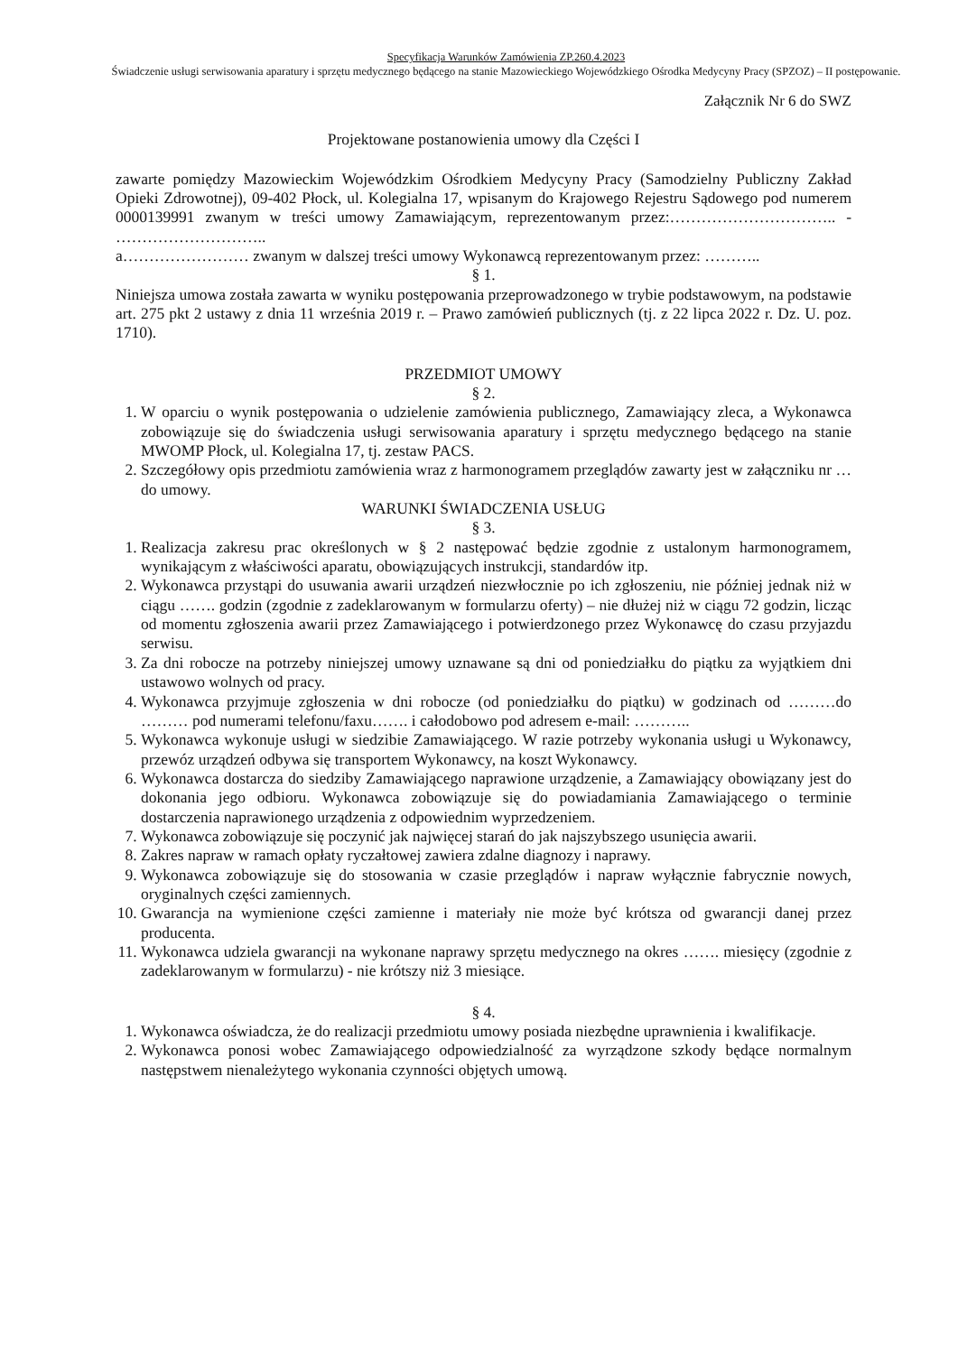Specyfikacja Warunków Zamówienia ZP.260.4.2023
Świadczenie usługi serwisowania aparatury i sprzętu medycznego będącego na stanie Mazowieckiego Wojewódzkiego Ośrodka Medycyny Pracy (SPZOZ) – II postępowanie.
Załącznik Nr 6 do SWZ
Projektowane postanowienia umowy dla Części I
zawarte pomiędzy Mazowieckim Wojewódzkim Ośrodkiem Medycyny Pracy (Samodzielny Publiczny Zakład Opieki Zdrowotnej), 09-402 Płock, ul. Kolegialna 17, wpisanym do Krajowego Rejestru Sądowego pod numerem 0000139991 zwanym w treści umowy Zamawiającym, reprezentowanym przez:………………………….. - ………………………..
a…………………… zwanym w dalszej treści umowy Wykonawcą reprezentowanym przez: ………..
§ 1.
Niniejsza umowa została zawarta w wyniku postępowania przeprowadzonego w trybie podstawowym, na podstawie art. 275 pkt 2 ustawy z dnia 11 września 2019 r. – Prawo zamówień publicznych (tj. z 22 lipca 2022 r. Dz. U. poz. 1710).
PRZEDMIOT UMOWY
§ 2.
1. W oparciu o wynik postępowania o udzielenie zamówienia publicznego, Zamawiający zleca, a Wykonawca zobowiązuje się do świadczenia usługi serwisowania aparatury i sprzętu medycznego będącego na stanie MWOMP Płock, ul. Kolegialna 17, tj. zestaw PACS.
2. Szczegółowy opis przedmiotu zamówienia wraz z harmonogramem przeglądów zawarty jest w załączniku nr … do umowy.
WARUNKI ŚWIADCZENIA USŁUG
§ 3.
1. Realizacja zakresu prac określonych w § 2 następować będzie zgodnie z ustalonym harmonogramem, wynikającym z właściwości aparatu, obowiązujących instrukcji, standardów itp.
2. Wykonawca przystąpi do usuwania awarii urządzeń niezwłocznie po ich zgłoszeniu, nie później jednak niż w ciągu ……. godzin (zgodnie z zadeklarowanym w formularzu oferty) – nie dłużej niż w ciągu 72 godzin, licząc od momentu zgłoszenia awarii przez Zamawiającego i potwierdzonego przez Wykonawcę do czasu przyjazdu serwisu.
3. Za dni robocze na potrzeby niniejszej umowy uznawane są dni od poniedziałku do piątku za wyjątkiem dni ustawowo wolnych od pracy.
4. Wykonawca przyjmuje zgłoszenia w dni robocze (od poniedziałku do piątku) w godzinach od ………do ……… pod numerami telefonu/faxu……. i całodobowo pod adresem e-mail: ………..
5. Wykonawca wykonuje usługi w siedzibie Zamawiającego. W razie potrzeby wykonania usługi u Wykonawcy, przewóz urządzeń odbywa się transportem Wykonawcy, na koszt Wykonawcy.
6. Wykonawca dostarcza do siedziby Zamawiającego naprawione urządzenie, a Zamawiający obowiązany jest do dokonania jego odbioru. Wykonawca zobowiązuje się do powiadamiania Zamawiającego o terminie dostarczenia naprawionego urządzenia z odpowiednim wyprzedzeniem.
7. Wykonawca zobowiązuje się poczynić jak najwięcej starań do jak najszybszego usunięcia awarii.
8. Zakres napraw w ramach opłaty ryczałtowej zawiera zdalne diagnozy i naprawy.
9. Wykonawca zobowiązuje się do stosowania w czasie przeglądów i napraw wyłącznie fabrycznie nowych, oryginalnych części zamiennych.
10. Gwarancja na wymienione części zamienne i materiały nie może być krótsza od gwarancji danej przez producenta.
11. Wykonawca udziela gwarancji na wykonane naprawy sprzętu medycznego na okres ……. miesięcy (zgodnie z zadeklarowanym w formularzu) - nie krótszy niż 3 miesiące.
§ 4.
1. Wykonawca oświadcza, że do realizacji przedmiotu umowy posiada niezbędne uprawnienia i kwalifikacje.
2. Wykonawca ponosi wobec Zamawiającego odpowiedzialność za wyrządzone szkody będące normalnym następstwem nienależytego wykonania czynności objętych umową.